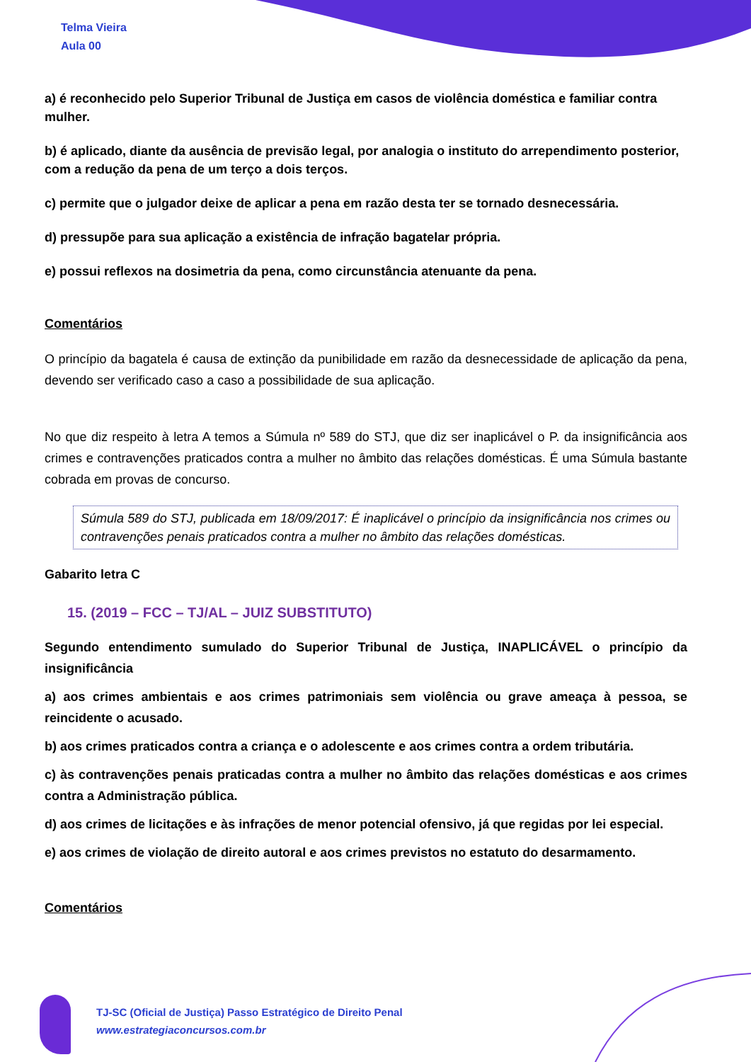Telma Vieira
Aula 00
a) é reconhecido pelo Superior Tribunal de Justiça em casos de violência doméstica e familiar contra mulher.
b) é aplicado, diante da ausência de previsão legal, por analogia o instituto do arrependimento posterior, com a redução da pena de um terço a dois terços.
c) permite que o julgador deixe de aplicar a pena em razão desta ter se tornado desnecessária.
d) pressupõe para sua aplicação a existência de infração bagatelar própria.
e) possui reflexos na dosimetria da pena, como circunstância atenuante da pena.
Comentários
O princípio da bagatela é causa de extinção da punibilidade em razão da desnecessidade de aplicação da pena, devendo ser verificado caso a caso a possibilidade de sua aplicação.
No que diz respeito à letra A temos a Súmula nº 589 do STJ, que diz ser inaplicável o P. da insignificância aos crimes e contravenções praticados contra a mulher no âmbito das relações domésticas. É uma Súmula bastante cobrada em provas de concurso.
Súmula 589 do STJ, publicada em 18/09/2017: É inaplicável o princípio da insignificância nos crimes ou contravenções penais praticados contra a mulher no âmbito das relações domésticas.
Gabarito letra C
15. (2019 – FCC – TJ/AL – JUIZ SUBSTITUTO)
Segundo entendimento sumulado do Superior Tribunal de Justiça, INAPLICÁVEL o princípio da insignificância
a) aos crimes ambientais e aos crimes patrimoniais sem violência ou grave ameaça à pessoa, se reincidente o acusado.
b) aos crimes praticados contra a criança e o adolescente e aos crimes contra a ordem tributária.
c) às contravenções penais praticadas contra a mulher no âmbito das relações domésticas e aos crimes contra a Administração pública.
d) aos crimes de licitações e às infrações de menor potencial ofensivo, já que regidas por lei especial.
e) aos crimes de violação de direito autoral e aos crimes previstos no estatuto do desarmamento.
Comentários
TJ-SC (Oficial de Justiça) Passo Estratégico de Direito Penal
www.estrategiaconcursos.com.br